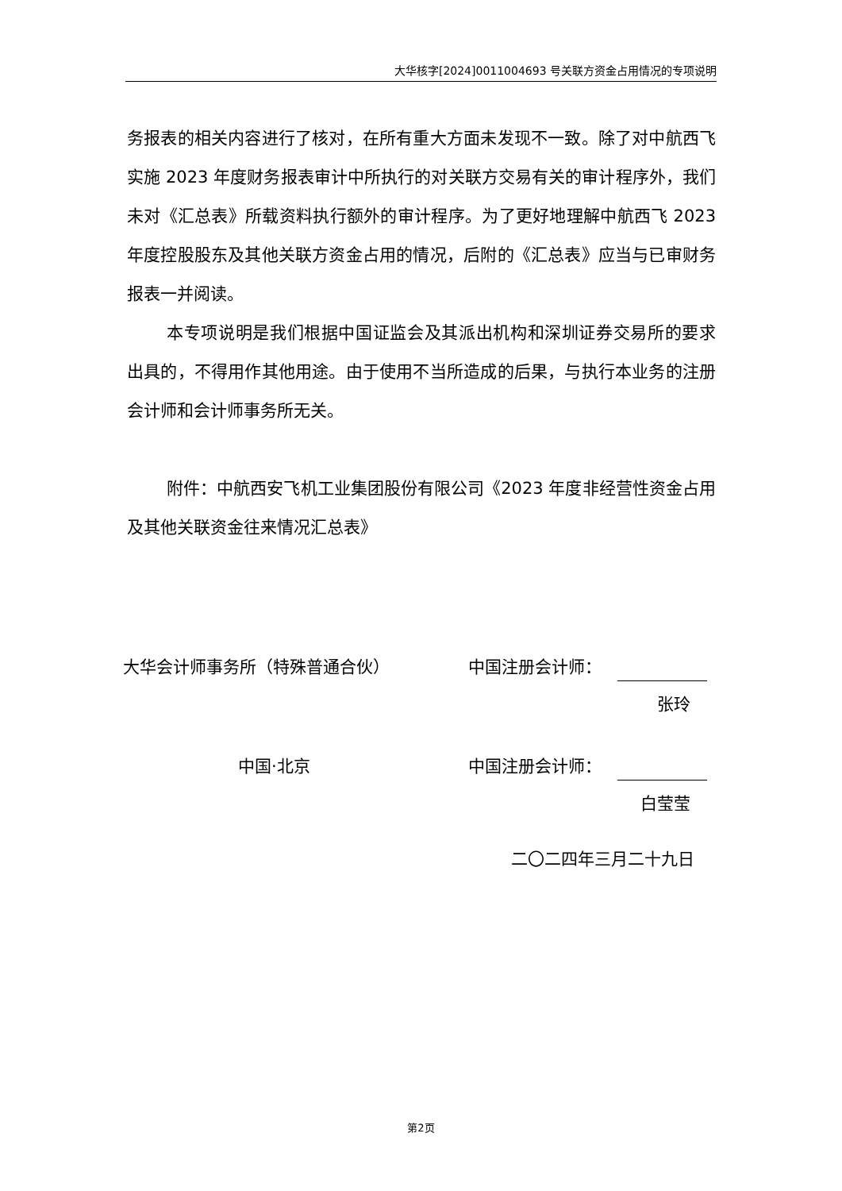大华核字[2024]0011004693 号关联方资金占用情况的专项说明
务报表的相关内容进行了核对，在所有重大方面未发现不一致。除了对中航西飞实施 2023 年度财务报表审计中所执行的对关联方交易有关的审计程序外，我们未对《汇总表》所载资料执行额外的审计程序。为了更好地理解中航西飞 2023 年度控股股东及其他关联方资金占用的情况，后附的《汇总表》应当与已审财务报表一并阅读。
本专项说明是我们根据中国证监会及其派出机构和深圳证券交易所的要求出具的，不得用作其他用途。由于使用不当所造成的后果，与执行本业务的注册会计师和会计师事务所无关。
附件：中航西安飞机工业集团股份有限公司《2023 年度非经营性资金占用及其他关联资金往来情况汇总表》
大华会计师事务所（特殊普通合伙） 中国注册会计师：
张玲
中国·北京 中国注册会计师：
白莹莹
二〇二四年三月二十九日
第2页